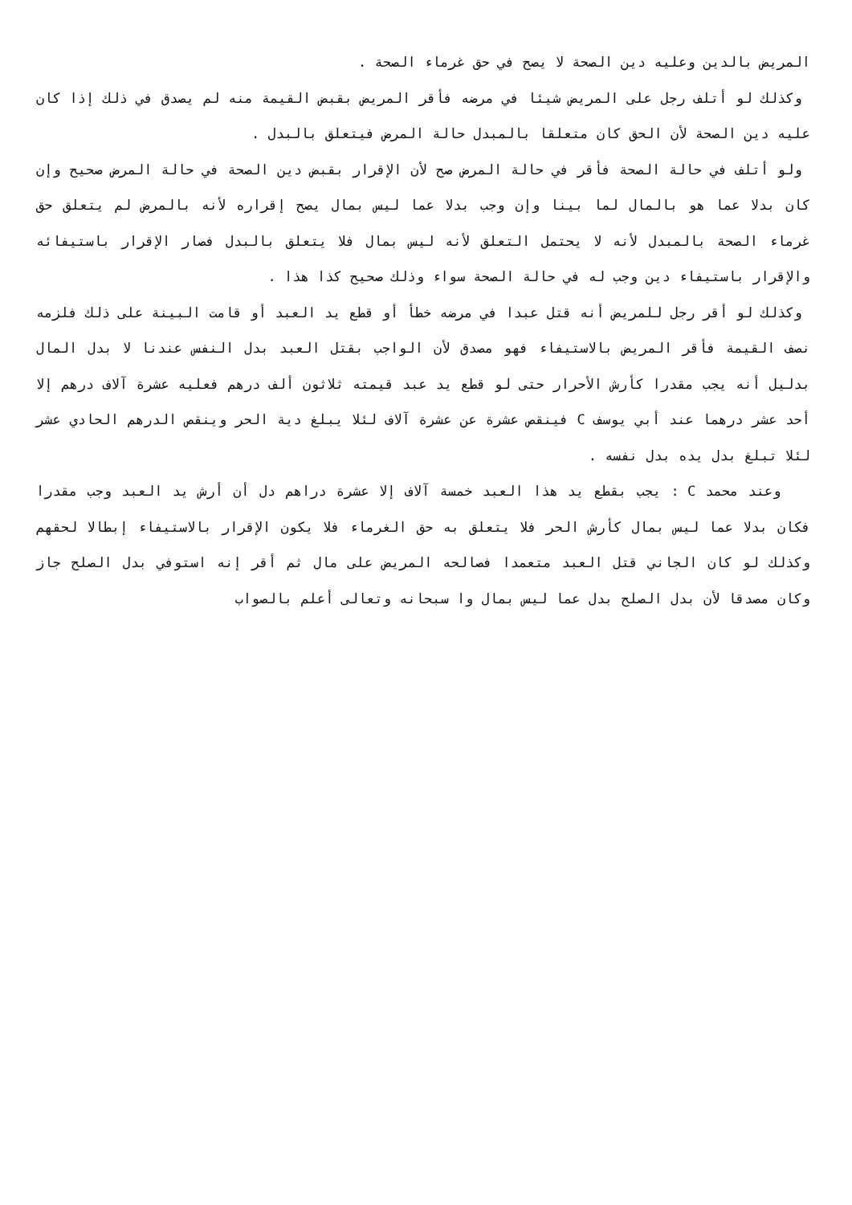المريض بالدين وعليه دين الصحة لا يصح في حق غرماء الصحة .
وكذلك لو أتلف رجل على المريض شيئا في مرضه فأقر المريض بقبض القيمة منه لم يصدق في ذلك إذا كان عليه دين الصحة لأن الحق كان متعلقا بالمبدل حالة المرض فيتعلق بالبدل .
ولو أتلف في حالة الصحة فأقر في حالة المرض صح لأن الإقرار بقبض دين الصحة في حالة المرض صحيح وإن كان بدلا عما هو بالمال لما بينا وإن وجب بدلا عما ليس بمال يصح إقراره لأنه بالمرض لم يتعلق حق غرماء الصحة بالمبدل لأنه لا يحتمل التعلق لأنه ليس بمال فلا يتعلق بالبدل فصار الإقرار باستيفائه والإقرار باستيفاء دين وجب له في حالة الصحة سواء وذلك صحيح كذا هذا .
وكذلك لو أقر رجل للمريض أنه قتل عبدا في مرضه خطأ أو قطع يد العبد أو قامت البينة على ذلك فلزمه نصف القيمة فأقر المريض بالاستيفاء فهو مصدق لأن الواجب بقتل العبد بدل النفس عندنا لا بدل المال بدليل أنه يجب مقدرا كأرش الأحرار حتى لو قطع يد عبد قيمته ثلاثون ألف درهم فعليه عشرة آلاف درهم إلا أحد عشر درهما عند أبي يوسف C فينقص عشرة عن عشرة آلاف لئلا يبلغ دية الحر وينقص الدرهم الحادي عشر لئلا تبلغ بدل يده بدل نفسه .
وعند محمد C : يجب بقطع يد هذا العبد خمسة آلاف إلا عشرة دراهم دل أن أرش يد العبد وجب مقدرا فكان بدلا عما ليس بمال كأرش الحر فلا يتعلق به حق الغرماء فلا يكون الإقرار بالاستيفاء إبطالا لحقهم وكذلك لو كان الجاني قتل العبد متعمدا فصالحه المريض على مال ثم أقر إنه استوفي بدل الصلح جاز وكان مصدقا لأن بدل الصلح بدل عما ليس بمال وا سبحانه وتعالى أعلم بالصواب